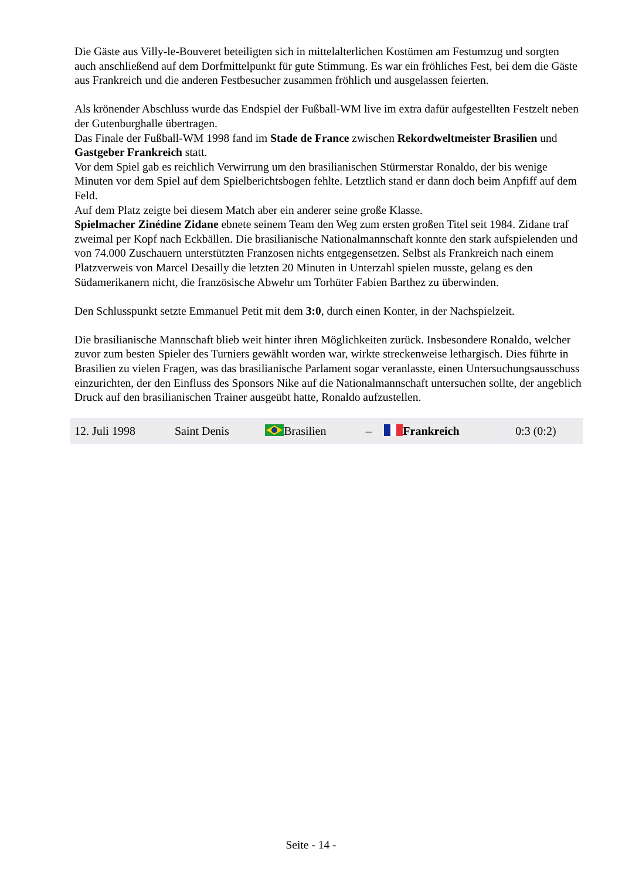Die Gäste aus Villy-le-Bouveret beteiligten sich in mittelalterlichen Kostümen am Festumzug und sorgten auch anschließend auf dem Dorfmittelpunkt für gute Stimmung. Es war ein fröhliches Fest, bei dem die Gäste aus Frankreich und die anderen Festbesucher zusammen fröhlich und ausgelassen feierten.
Als krönender Abschluss wurde das Endspiel der Fußball-WM live im extra dafür aufgestellten Festzelt neben der Gutenburghalle übertragen.
Das Finale der Fußball-WM 1998 fand im Stade de France zwischen Rekordweltmeister Brasilien und Gastgeber Frankreich statt.
Vor dem Spiel gab es reichlich Verwirrung um den brasilianischen Stürmerstar Ronaldo, der bis wenige Minuten vor dem Spiel auf dem Spielberichtsbogen fehlte. Letztlich stand er dann doch beim Anpfiff auf dem Feld.
Auf dem Platz zeigte bei diesem Match aber ein anderer seine große Klasse.
Spielmacher Zinédine Zidane ebnete seinem Team den Weg zum ersten großen Titel seit 1984. Zidane traf zweimal per Kopf nach Eckbällen. Die brasilianische Nationalmannschaft konnte den stark aufspielenden und von 74.000 Zuschauern unterstützten Franzosen nichts entgegensetzen. Selbst als Frankreich nach einem Platzverweis von Marcel Desailly die letzten 20 Minuten in Unterzahl spielen musste, gelang es den Südamerikanern nicht, die französische Abwehr um Torhüter Fabien Barthez zu überwinden.
Den Schlusspunkt setzte Emmanuel Petit mit dem 3:0, durch einen Konter, in der Nachspielzeit.
Die brasilianische Mannschaft blieb weit hinter ihren Möglichkeiten zurück. Insbesondere Ronaldo, welcher zuvor zum besten Spieler des Turniers gewählt worden war, wirkte streckenweise lethargisch. Dies führte in Brasilien zu vielen Fragen, was das brasilianische Parlament sogar veranlasste, einen Untersuchungsausschuss einzurichten, der den Einfluss des Sponsors Nike auf die Nationalmannschaft untersuchen sollte, der angeblich Druck auf den brasilianischen Trainer ausgeübt hatte, Ronaldo aufzustellen.
| 12. Juli 1998 | Saint Denis | Brasilien | – | Frankreich | | 0:3 (0:2) |
Seite - 14 -